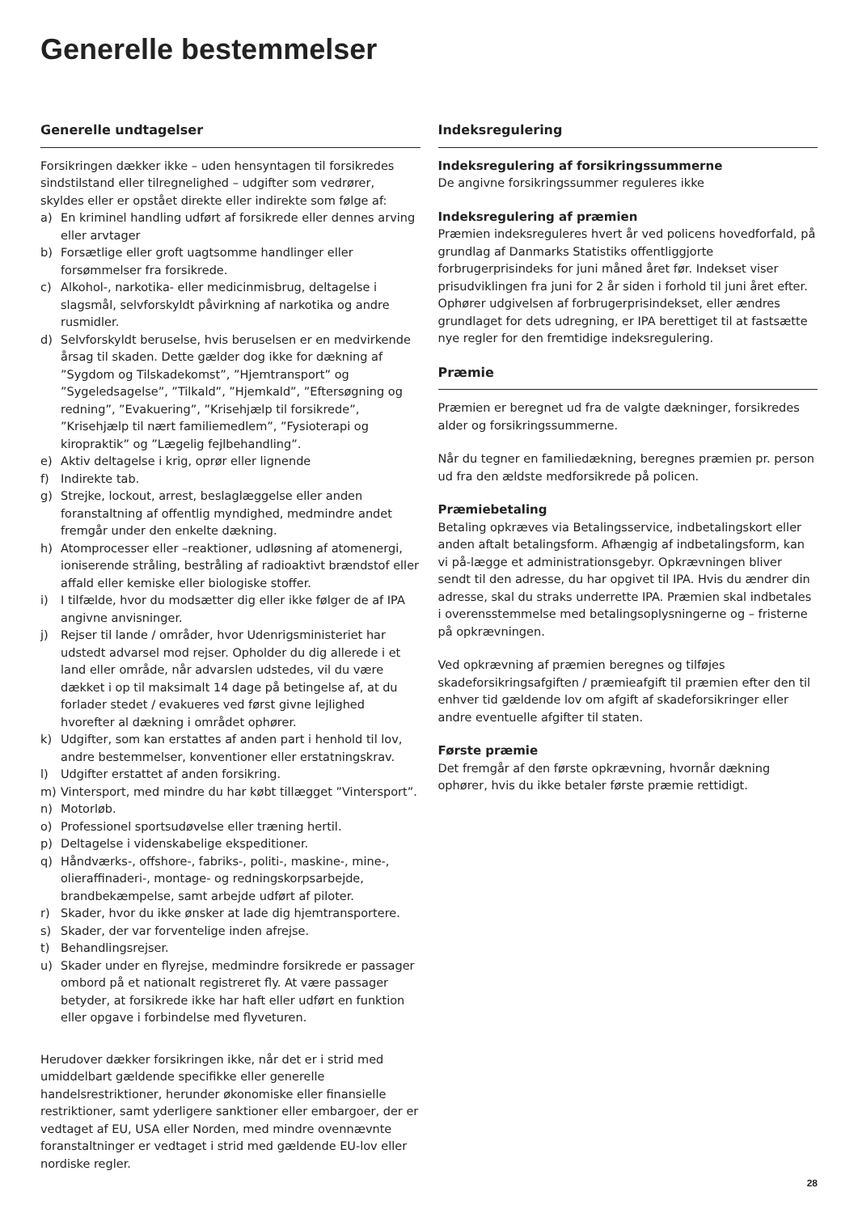Generelle bestemmelser
Generelle undtagelser
Forsikringen dækker ikke – uden hensyntagen til forsikredes sindstilstand eller tilregnelighed – udgifter som vedrører, skyldes eller er opstået direkte eller indirekte som følge af:
a) En kriminel handling udført af forsikrede eller dennes arving eller arvtager
b) Forsætlige eller groft uagtsomme handlinger eller forsømmelser fra forsikrede.
c) Alkohol-, narkotika- eller medicinmisbrug, deltagelse i slagsmål, selvforskyldt påvirkning af narkotika og andre rusmidler.
d) Selvforskyldt beruselse, hvis beruselsen er en medvirkende årsag til skaden. Dette gælder dog ikke for dækning af ”Sygdom og Tilskadekomst”, ”Hjemtransport” og ”Sygeledsagelse”, ”Tilkald”, ”Hjemkald”, ”Eftersøgning og redning”, ”Evakuering”, ”Krisehjælp til forsikrede”, ”Krisehjælp til nært familiemedlem”, ”Fysioterapi og kiropraktik” og ”Lægelig fejlbehandling”.
e) Aktiv deltagelse i krig, oprør eller lignende
f) Indirekte tab.
g) Strejke, lockout, arrest, beslaglæggelse eller anden foranstaltning af offentlig myndighed, medmindre andet fremgår under den enkelte dækning.
h) Atomprocesser eller –reaktioner, udløsning af atomenergi, ioniserende stråling, bestråling af radioaktivt brændstof eller affald eller kemiske eller biologiske stoffer.
i) I tilfælde, hvor du modsætter dig eller ikke følger de af IPA angivne anvisninger.
j) Rejser til lande / områder, hvor Udenrigsministeriet har udstedt advarsel mod rejser. Opholder du dig allerede i et land eller område, når advarslen udstedes, vil du være dækket i op til maksimalt 14 dage på betingelse af, at du forlader stedet / evakueres ved først givne lejlighed hvorefter al dækning i området ophører.
k) Udgifter, som kan erstattes af anden part i henhold til lov, andre bestemmelser, konventioner eller erstatningskrav.
l) Udgifter erstattet af anden forsikring.
m) Vintersport, med mindre du har købt tillægget ”Vintersport”.
n) Motorløb.
o) Professionel sportsudøvelse eller træning hertil.
p) Deltagelse i videnskabelige ekspeditioner.
q) Håndværks-, offshore-, fabriks-, politi-, maskine-, mine-, olieraffinaderi-, montage- og redningskorpsarbejde, brandbekæmpelse, samt arbejde udført af piloter.
r) Skader, hvor du ikke ønsker at lade dig hjemtransportere.
s) Skader, der var forventelige inden afrejse.
t) Behandlingsrejser.
u) Skader under en flyrejse, medmindre forsikrede er passager ombord på et nationalt registreret fly. At være passager betyder, at forsikrede ikke har haft eller udført en funktion eller opgave i forbindelse med flyveturen.
Herudover dækker forsikringen ikke, når det er i strid med umiddelbart gældende specifikke eller generelle handelsrestriktioner, herunder økonomiske eller finansielle restriktioner, samt yderligere sanktioner eller embargoer, der er vedtaget af EU, USA eller Norden, med mindre ovennævnte foranstaltninger er vedtaget i strid med gældende EU-lov eller nordiske regler.
Indeksregulering
Indeksregulering af forsikringssummerne
De angivne forsikringssummer reguleres ikke
Indeksregulering af præmien
Præmien indeksreguleres hvert år ved policens hovedforfald, på grundlag af Danmarks Statistiks offentliggjorte forbrugerprisindeks for juni måned året før. Indekset viser prisudviklingen fra juni for 2 år siden i forhold til juni året efter. Ophører udgivelsen af forbrugerprisindekset, eller ændres grundlaget for dets udregning, er IPA berettiget til at fastsætte nye regler for den fremtidige indeksregulering.
Præmie
Præmien er beregnet ud fra de valgte dækninger, forsikredes alder og forsikringssummerne.
Når du tegner en familiedækning, beregnes præmien pr. person ud fra den ældste medforsikrede på policen.
Præmiebetaling
Betaling opkræves via Betalingsservice, indbetalingskort eller anden aftalt betalingsform. Afhængig af indbetalingsform, kan vi på-lægge et administrationsgebyr. Opkrævningen bliver sendt til den adresse, du har opgivet til IPA. Hvis du ændrer din adresse, skal du straks underrette IPA. Præmien skal indbetales i overensstemmelse med betalingsoplysningerne og – fristerne på opkrævningen.
Ved opkrævning af præmien beregnes og tilføjes skadeforsikringsafgiften / præmieafgift til præmien efter den til enhver tid gældende lov om afgift af skadeforsikringer eller andre eventuelle afgifter til staten.
Første præmie
Det fremgår af den første opkrævning, hvornår dækning ophører, hvis du ikke betaler første præmie rettidigt.
28